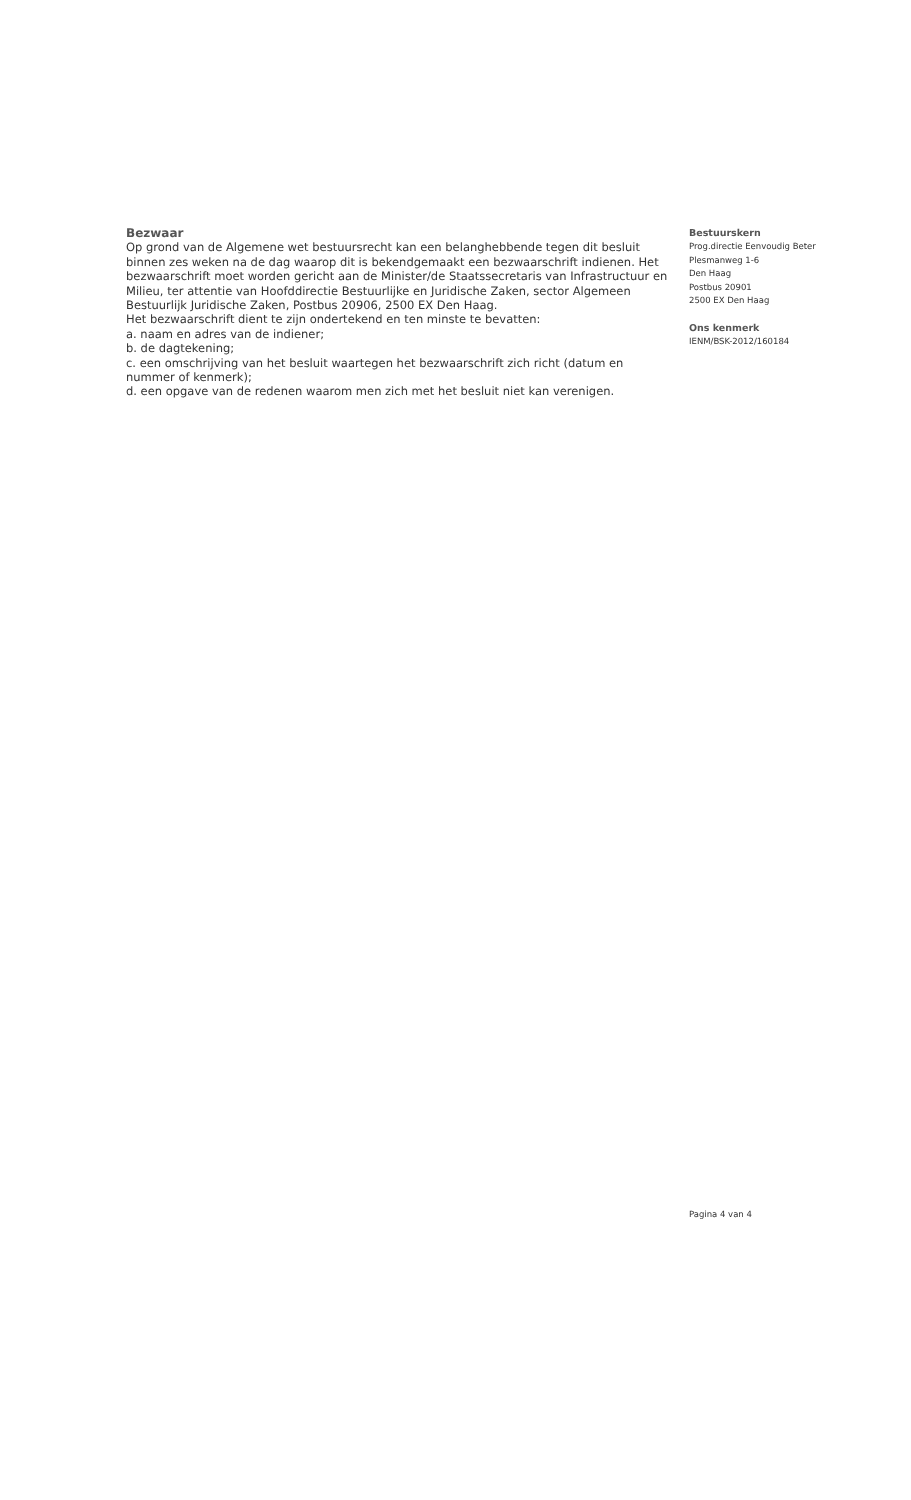Bezwaar
Op grond van de Algemene wet bestuursrecht kan een belanghebbende tegen dit besluit binnen zes weken na de dag waarop dit is bekendgemaakt een bezwaarschrift indienen. Het bezwaarschrift moet worden gericht aan de Minister/de Staatssecretaris van Infrastructuur en Milieu, ter attentie van Hoofddirectie Bestuurlijke en Juridische Zaken, sector Algemeen Bestuurlijk Juridische Zaken, Postbus 20906, 2500 EX Den Haag.
Het bezwaarschrift dient te zijn ondertekend en ten minste te bevatten:
a. naam en adres van de indiener;
b. de dagtekening;
c. een omschrijving van het besluit waartegen het bezwaarschrift zich richt (datum en nummer of kenmerk);
d. een opgave van de redenen waarom men zich met het besluit niet kan verenigen.
Bestuurskern
Prog.directie Eenvoudig Beter
Plesmanweg 1-6
Den Haag
Postbus 20901
2500 EX Den Haag
Ons kenmerk
IENM/BSK-2012/160184
Pagina 4 van 4